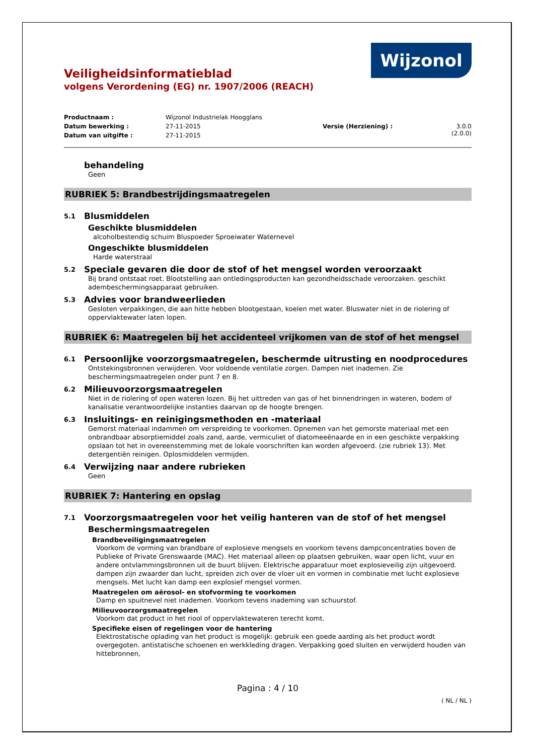Wijzonol
Veiligheidsinformatieblad
volgens Verordening (EG) nr. 1907/2006 (REACH)
Productnaam : Wijzonol Industrielak Hoogglans
Datum bewerking : 27-11-2015 Versie (Herziening) : 3.0.0 (2.0.0)
Datum van uitgifte : 27-11-2015
behandeling
Geen
RUBRIEK 5: Brandbestrijdingsmaatregelen
5.1 Blusmiddelen
Geschikte blusmiddelen
alcoholbestendig schuim Bluspoeder Sproeiwater Waternevel
Ongeschikte blusmiddelen
Harde waterstraal
5.2 Speciale gevaren die door de stof of het mengsel worden veroorzaakt
Bij brand ontstaat roet. Blootstelling aan ontledingsproducten kan gezondheidsschade veroorzaken. geschikt adembeschermingsapparaat gebruiken.
5.3 Advies voor brandweerlieden
Gesloten verpakkingen, die aan hitte hebben blootgestaan, koelen met water. Bluswater niet in de riolering of oppervlaktewater laten lopen.
RUBRIEK 6: Maatregelen bij het accidenteel vrijkomen van de stof of het mengsel
6.1 Persoonlijke voorzorgsmaatregelen, beschermde uitrusting en noodprocedures
Ontstekingsbronnen verwijderen. Voor voldoende ventilatie zorgen. Dampen niet inademen. Zie beschermingsmaatregelen onder punt 7 en 8.
6.2 Milieuvoorzorgsmaatregelen
Niet in de riolering of open wateren lozen. Bij het uittreden van gas of het binnendringen in wateren, bodem of kanalisatie verantwoordelijke instanties daarvan op de hoogte brengen.
6.3 Insluitings- en reinigingsmethoden en -materiaal
Gemorst materiaal indammen om verspreiding te voorkomen. Opnemen van het gemorste materiaal met een onbrandbaar absorptiemiddel zoals zand, aarde, vermiculiet of diatomeeënaarde en in een geschikte verpakking opslaan tot het in overeenstemming met de lokale voorschriften kan worden afgevoerd. (zie rubriek 13). Met detergentiën reinigen. Oplosmiddelen vermijden.
6.4 Verwijzing naar andere rubrieken
Geen
RUBRIEK 7: Hantering en opslag
7.1 Voorzorgsmaatregelen voor het veilig hanteren van de stof of het mengsel
Beschermingsmaatregelen
Brandbeveiligingsmaatregelen
Voorkom de vorming van brandbare of explosieve mengsels en voorkom tevens dampconcentraties boven de Publieke of Private Grenswaarde (MAC). Het materiaal alleen op plaatsen gebruiken, waar open licht, vuur en andere ontvlammingsbronnen uit de buurt blijven. Elektrische apparatuur moet explosieveilig zijn uitgevoerd. dampen zijn zwaarder dan lucht, spreiden zich over de vloer uit en vormen in combinatie met lucht explosieve mengsels. Met lucht kan damp een explosief mengsel vormen.
Maatregelen om aërosol- en stofvorming te voorkomen
Damp en spuitnevel niet inademen. Voorkom tevens inademing van schuurstof.
Milieuvoorzorgsmaatregelen
Voorkom dat product in het riool of oppervlaktewateren terecht komt.
Specifieke eisen of regelingen voor de hantering
Elektrostatische oplading van het product is mogelijk: gebruik een goede aarding als het product wordt overgegoten. antistatische schoenen en werkkleding dragen. Verpakking goed sluiten en verwijderd houden van hittebronnen,
Pagina : 4 / 10
( NL / NL )